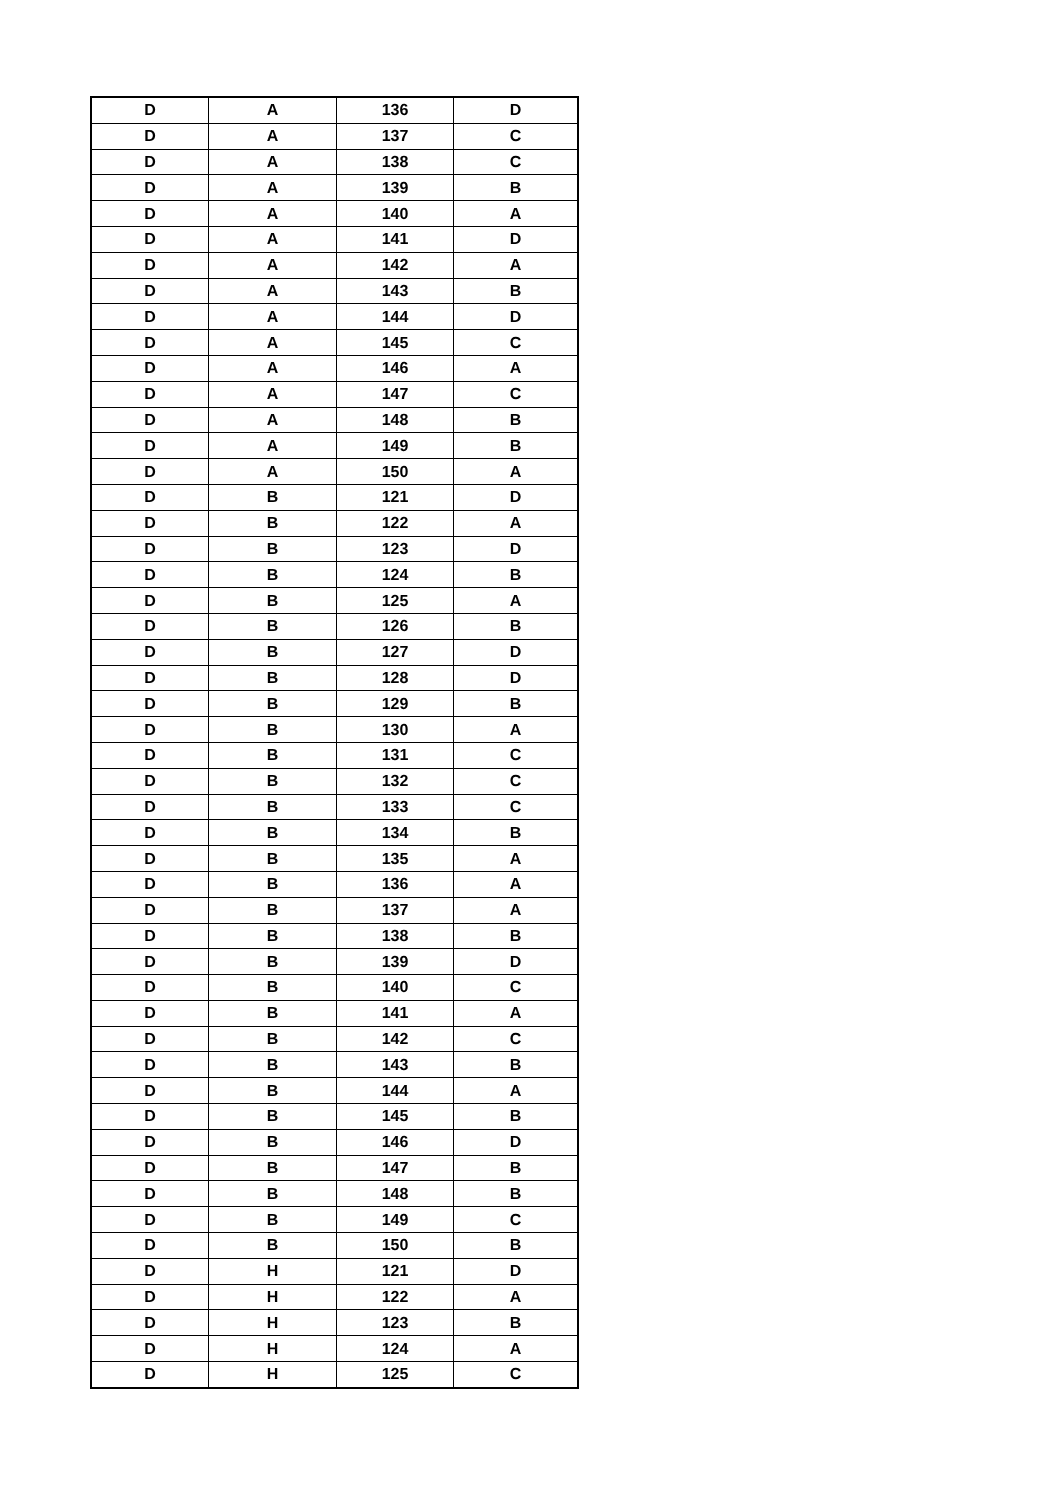| D | A | 136 | D |
| D | A | 137 | C |
| D | A | 138 | C |
| D | A | 139 | B |
| D | A | 140 | A |
| D | A | 141 | D |
| D | A | 142 | A |
| D | A | 143 | B |
| D | A | 144 | D |
| D | A | 145 | C |
| D | A | 146 | A |
| D | A | 147 | C |
| D | A | 148 | B |
| D | A | 149 | B |
| D | A | 150 | A |
| D | B | 121 | D |
| D | B | 122 | A |
| D | B | 123 | D |
| D | B | 124 | B |
| D | B | 125 | A |
| D | B | 126 | B |
| D | B | 127 | D |
| D | B | 128 | D |
| D | B | 129 | B |
| D | B | 130 | A |
| D | B | 131 | C |
| D | B | 132 | C |
| D | B | 133 | C |
| D | B | 134 | B |
| D | B | 135 | A |
| D | B | 136 | A |
| D | B | 137 | A |
| D | B | 138 | B |
| D | B | 139 | D |
| D | B | 140 | C |
| D | B | 141 | A |
| D | B | 142 | C |
| D | B | 143 | B |
| D | B | 144 | A |
| D | B | 145 | B |
| D | B | 146 | D |
| D | B | 147 | B |
| D | B | 148 | B |
| D | B | 149 | C |
| D | B | 150 | B |
| D | H | 121 | D |
| D | H | 122 | A |
| D | H | 123 | B |
| D | H | 124 | A |
| D | H | 125 | C |